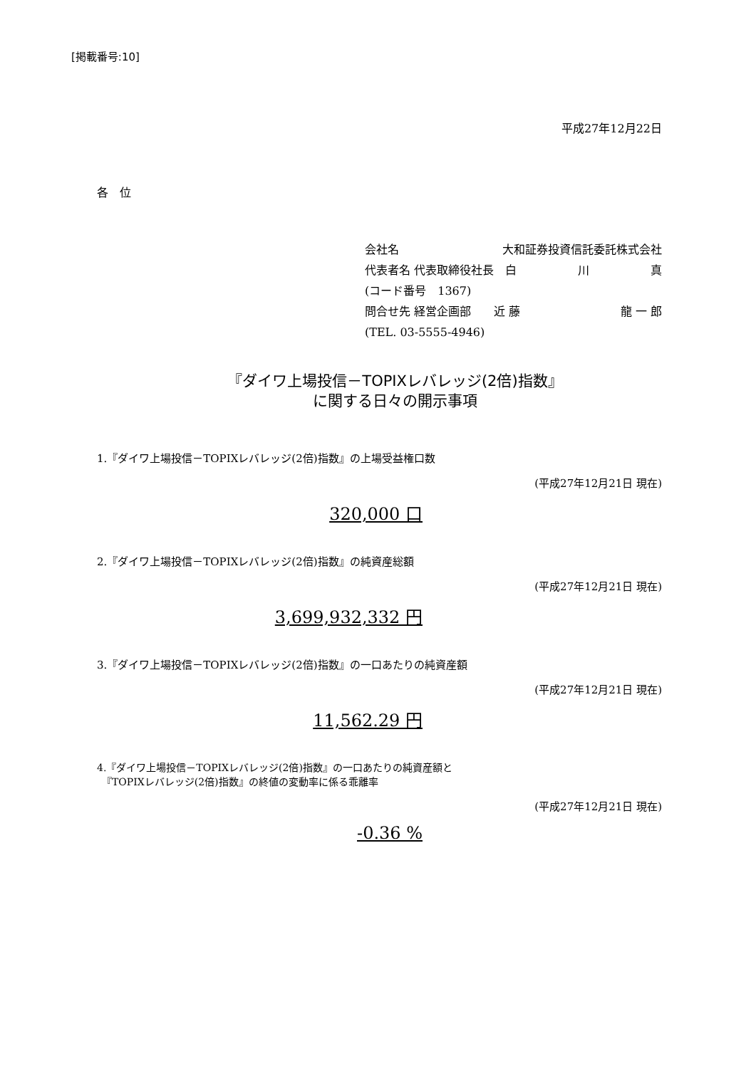[掲載番号:10]
平成27年12月22日
各　位
会社名　大和証券投資信託委託株式会社
代表者名 代表取締役社長　白 川 真
(コード番号　1367)
問合せ先 経営企画部　　近 藤 龍 一 郎
(TEL. 03-5555-4946)
『ダイワ上場投信－TOPIXレバレッジ(2倍)指数』
に関する日々の開示事項
1.『ダイワ上場投信－TOPIXレバレッジ(2倍)指数』の上場受益権口数
(平成27年12月21日 現在)
320,000 口
2.『ダイワ上場投信－TOPIXレバレッジ(2倍)指数』の純資産総額
(平成27年12月21日 現在)
3,699,932,332 円
3.『ダイワ上場投信－TOPIXレバレッジ(2倍)指数』の一口あたりの純資産額
(平成27年12月21日 現在)
11,562.29 円
4.『ダイワ上場投信－TOPIXレバレッジ(2倍)指数』の一口あたりの純資産額と
　『TOPIXレバレッジ(2倍)指数』の終値の変動率に係る乖離率
(平成27年12月21日 現在)
-0.36 %